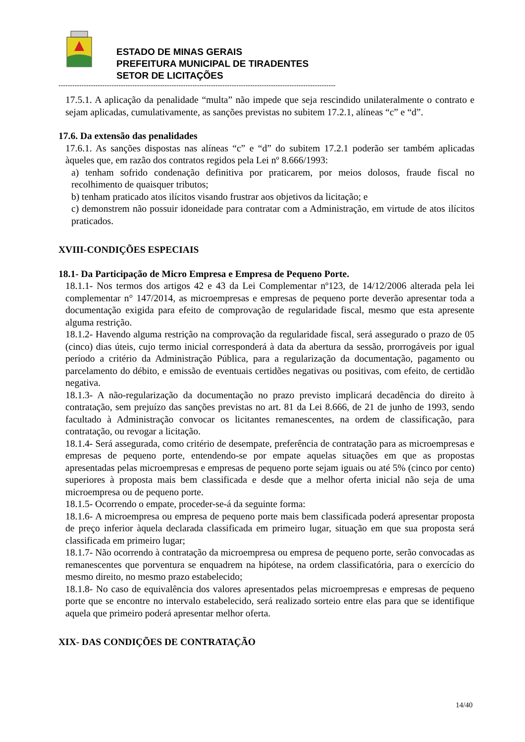ESTADO DE MINAS GERAIS
PREFEITURA MUNICIPAL DE TIRADENTES
SETOR DE LICITAÇÕES
------------------------------------------------------------------------------------------------------------------------
17.5.1. A aplicação da penalidade “multa” não impede que seja rescindido unilateralmente o contrato e sejam aplicadas, cumulativamente, as sanções previstas no subitem 17.2.1, alíneas “c” e “d”.
17.6. Da extensão das penalidades
17.6.1. As sanções dispostas nas alíneas “c” e “d” do subitem 17.2.1 poderão ser também aplicadas àqueles que, em razão dos contratos regidos pela Lei nº 8.666/1993:
a) tenham sofrido condenação definitiva por praticarem, por meios dolosos, fraude fiscal no recolhimento de quaisquer tributos;
b) tenham praticado atos ilícitos visando frustrar aos objetivos da licitação; e
c) demonstrem não possuir idoneidade para contratar com a Administração, em virtude de atos ilícitos praticados.
XVIII-CONDIÇÕES ESPECIAIS
18.1- Da Participação de Micro Empresa e Empresa de Pequeno Porte.
18.1.1- Nos termos dos artigos 42 e 43 da Lei Complementar nº123, de 14/12/2006 alterada pela lei complementar n° 147/2014, as microempresas e empresas de pequeno porte deverão apresentar toda a documentação exigida para efeito de comprovação de regularidade fiscal, mesmo que esta apresente alguma restrição.
18.1.2- Havendo alguma restrição na comprovação da regularidade fiscal, será assegurado o prazo de 05 (cinco) dias úteis, cujo termo inicial corresponderá à data da abertura da sessão, prorrogáveis por igual período a critério da Administração Pública, para a regularização da documentação, pagamento ou parcelamento do débito, e emissão de eventuais certidões negativas ou positivas, com efeito, de certidão negativa.
18.1.3- A não-regularização da documentação no prazo previsto implicará decadência do direito à contratação, sem prejuízo das sanções previstas no art. 81 da Lei 8.666, de 21 de junho de 1993, sendo facultado à Administração convocar os licitantes remanescentes, na ordem de classificação, para contratação, ou revogar a licitação.
18.1.4- Será assegurada, como critério de desempate, preferência de contratação para as microempresas e empresas de pequeno porte, entendendo-se por empate aquelas situações em que as propostas apresentadas pelas microempresas e empresas de pequeno porte sejam iguais ou até 5% (cinco por cento) superiores à proposta mais bem classificada e desde que a melhor oferta inicial não seja de uma microempresa ou de pequeno porte.
18.1.5- Ocorrendo o empate, proceder-se-á da seguinte forma:
18.1.6- A microempresa ou empresa de pequeno porte mais bem classificada poderá apresentar proposta de preço inferior àquela declarada classificada em primeiro lugar, situação em que sua proposta será classificada em primeiro lugar;
18.1.7- Não ocorrendo à contratação da microempresa ou empresa de pequeno porte, serão convocadas as remanescentes que porventura se enquadrem na hipótese, na ordem classificatória, para o exercício do mesmo direito, no mesmo prazo estabelecido;
18.1.8- No caso de equivalência dos valores apresentados pelas microempresas e empresas de pequeno porte que se encontre no intervalo estabelecido, será realizado sorteio entre elas para que se identifique aquela que primeiro poderá apresentar melhor oferta.
XIX- DAS CONDIÇÕES DE CONTRATAÇÃO
14/40